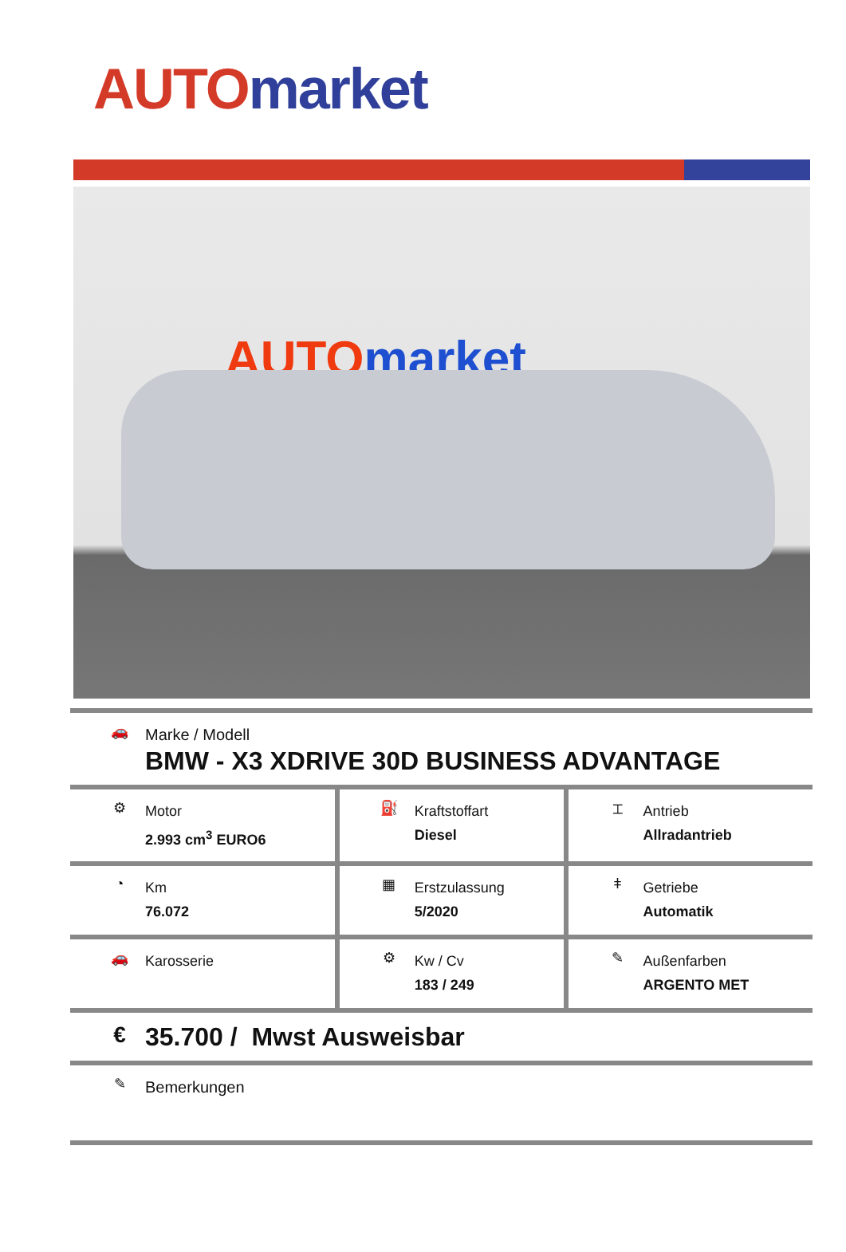AUTO market
AUTO market
| 🚗 Marke / Modell BMW - X3 XDRIVE 30D BUSINESS ADVANTAGE | | |
| ⚙ Motor 2.993 cm<sup>3</sup> EURO6 | ⛽ Kraftstoffart Diesel | ⌶ Antrieb Allradantrieb |
| ◔ Km 76.072 | ▦ Erstzulassung 5/2020 | ǂ Getriebe Automatik |
| 🚗 Karosserie | ⚙ Kw / Cv 183 / 249 | ✎ Außenfarben ARGENTO MET |
| € 35.700 / Mwst Ausweisbar | | |
| ✎ Bemerkungen | | |